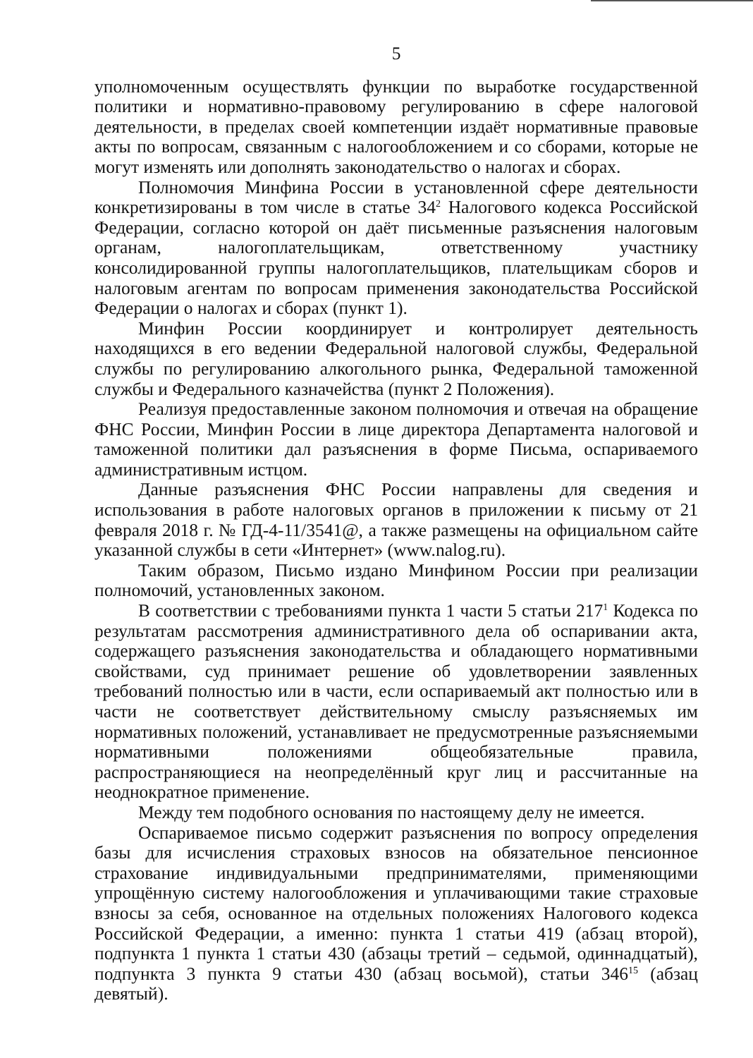5
уполномоченным осуществлять функции по выработке государственной политики и нормативно-правовому регулированию в сфере налоговой деятельности, в пределах своей компетенции издаёт нормативные правовые акты по вопросам, связанным с налогообложением и со сборами, которые не могут изменять или дополнять законодательство о налогах и сборах.
Полномочия Минфина России в установленной сфере деятельности конкретизированы в том числе в статье 34<sup>2</sup> Налогового кодекса Российской Федерации, согласно которой он даёт письменные разъяснения налоговым органам, налогоплательщикам, ответственному участнику консолидированной группы налогоплательщиков, плательщикам сборов и налоговым агентам по вопросам применения законодательства Российской Федерации о налогах и сборах (пункт 1).
Минфин России координирует и контролирует деятельность находящихся в его ведении Федеральной налоговой службы, Федеральной службы по регулированию алкогольного рынка, Федеральной таможенной службы и Федерального казначейства (пункт 2 Положения).
Реализуя предоставленные законом полномочия и отвечая на обращение ФНС России, Минфин России в лице директора Департамента налоговой и таможенной политики дал разъяснения в форме Письма, оспариваемого административным истцом.
Данные разъяснения ФНС России направлены для сведения и использования в работе налоговых органов в приложении к письму от 21 февраля 2018 г. № ГД-4-11/3541@, а также размещены на официальном сайте указанной службы в сети «Интернет» (www.nalog.ru).
Таким образом, Письмо издано Минфином России при реализации полномочий, установленных законом.
В соответствии с требованиями пункта 1 части 5 статьи 217<sup>1</sup> Кодекса по результатам рассмотрения административного дела об оспаривании акта, содержащего разъяснения законодательства и обладающего нормативными свойствами, суд принимает решение об удовлетворении заявленных требований полностью или в части, если оспариваемый акт полностью или в части не соответствует действительному смыслу разъясняемых им нормативных положений, устанавливает не предусмотренные разъясняемыми нормативными положениями общеобязательные правила, распространяющиеся на неопределённый круг лиц и рассчитанные на неоднократное применение.
Между тем подобного основания по настоящему делу не имеется.
Оспариваемое письмо содержит разъяснения по вопросу определения базы для исчисления страховых взносов на обязательное пенсионное страхование индивидуальными предпринимателями, применяющими упрощённую систему налогообложения и уплачивающими такие страховые взносы за себя, основанное на отдельных положениях Налогового кодекса Российской Федерации, а именно: пункта 1 статьи 419 (абзац второй), подпункта 1 пункта 1 статьи 430 (абзацы третий – седьмой, одиннадцатый), подпункта 3 пункта 9 статьи 430 (абзац восьмой), статьи 346<sup>15</sup> (абзац девятый).